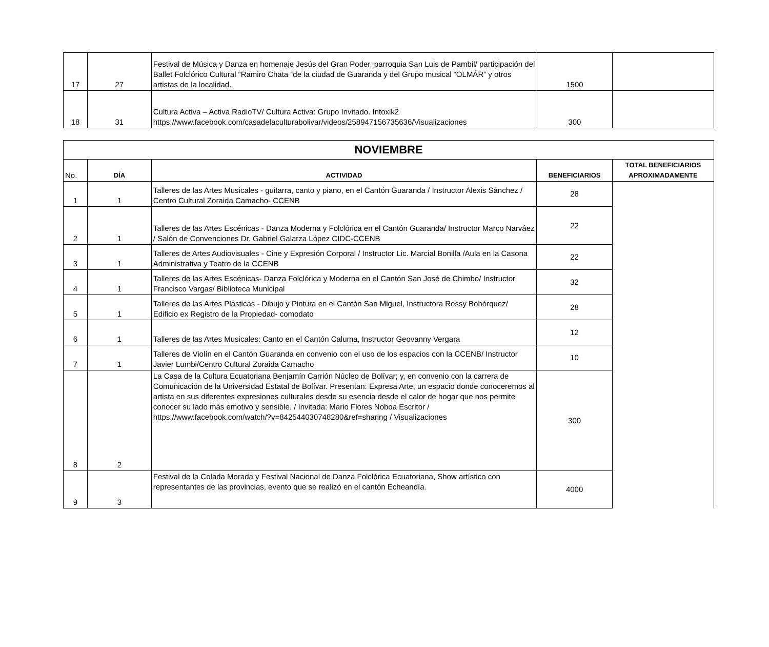| 17 | 27 | Festival de Música y Danza en homenaje Jesús del Gran Poder, parroquia San Luis de Pambil/ participación del Ballet Folclórico Cultural “Ramiro Chata “de la ciudad de Guaranda y del Grupo musical “OLMÁR” y otros artistas de la localidad. | 1500 | |
| 18 | 31 | Cultura Activa – Activa RadioTV/ Cultura Activa: Grupo Invitado. Intoxik2 https://www.facebook.com/casadelaculturabolivar/videos/258947156735636/Visualizaciones | 300 | |
| NOVIEMBRE | | | | |
| --- | --- | --- | --- | --- |
| No. | DÍA | ACTIVIDAD | BENEFICIARIOS | TOTAL BENEFICIARIOS APROXIMADAMENTE |
| 1 | 1 | Talleres de las Artes Musicales - guitarra, canto y piano, en el Cantón Guaranda / Instructor Alexis Sánchez / Centro Cultural Zoraida Camacho- CCENB | 28 | |
| 2 | 1 | Talleres de las Artes Escénicas - Danza Moderna y Folclórica en el Cantón Guaranda/ Instructor Marco Narváez / Salón de Convenciones Dr. Gabriel Galarza López CIDC-CCENB | 22 | |
| 3 | 1 | Talleres de Artes Audiovisuales - Cine y Expresión Corporal / Instructor Lic. Marcial Bonilla /Aula en la Casona Administrativa y Teatro de la CCENB | 22 | |
| 4 | 1 | Talleres de las Artes Escénicas- Danza Folclórica y Moderna en el Cantón San José de Chimbo/ Instructor Francisco Vargas/ Biblioteca Municipal | 32 | |
| 5 | 1 | Talleres de las Artes Plásticas - Dibujo y Pintura en el Cantón San Miguel, Instructora Rossy Bohórquez/ Edificio ex Registro de la Propiedad- comodato | 28 | |
| 6 | 1 | Talleres de las Artes Musicales: Canto en el Cantón Caluma, Instructor Geovanny Vergara | 12 | |
| 7 | 1 | Talleres de Violín en el Cantón Guaranda en convenio con el uso de los espacios con la CCENB/ Instructor Javier Lumbi/Centro Cultural Zoraida Camacho | 10 | |
| 8 | 2 | La Casa de la Cultura Ecuatoriana Benjamín Carrión Núcleo de Bolívar; y, en convenio con la carrera de Comunicación de la Universidad Estatal de Bolívar. Presentan: Expresa Arte, un espacio donde conoceremos al artista en sus diferentes expresiones culturales desde su esencia desde el calor de hogar que nos permite conocer su lado más emotivo y sensible. / Invitada: Mario Flores Noboa Escritor / https://www.facebook.com/watch/?v=842544030748280&ref=sharing / Visualizaciones | 300 | |
| 9 | 3 | Festival de la Colada Morada y Festival Nacional de Danza Folclórica Ecuatoriana, Show artístico con representantes de las provincias, evento que se realizó en el cantón Echeandía. | 4000 | |